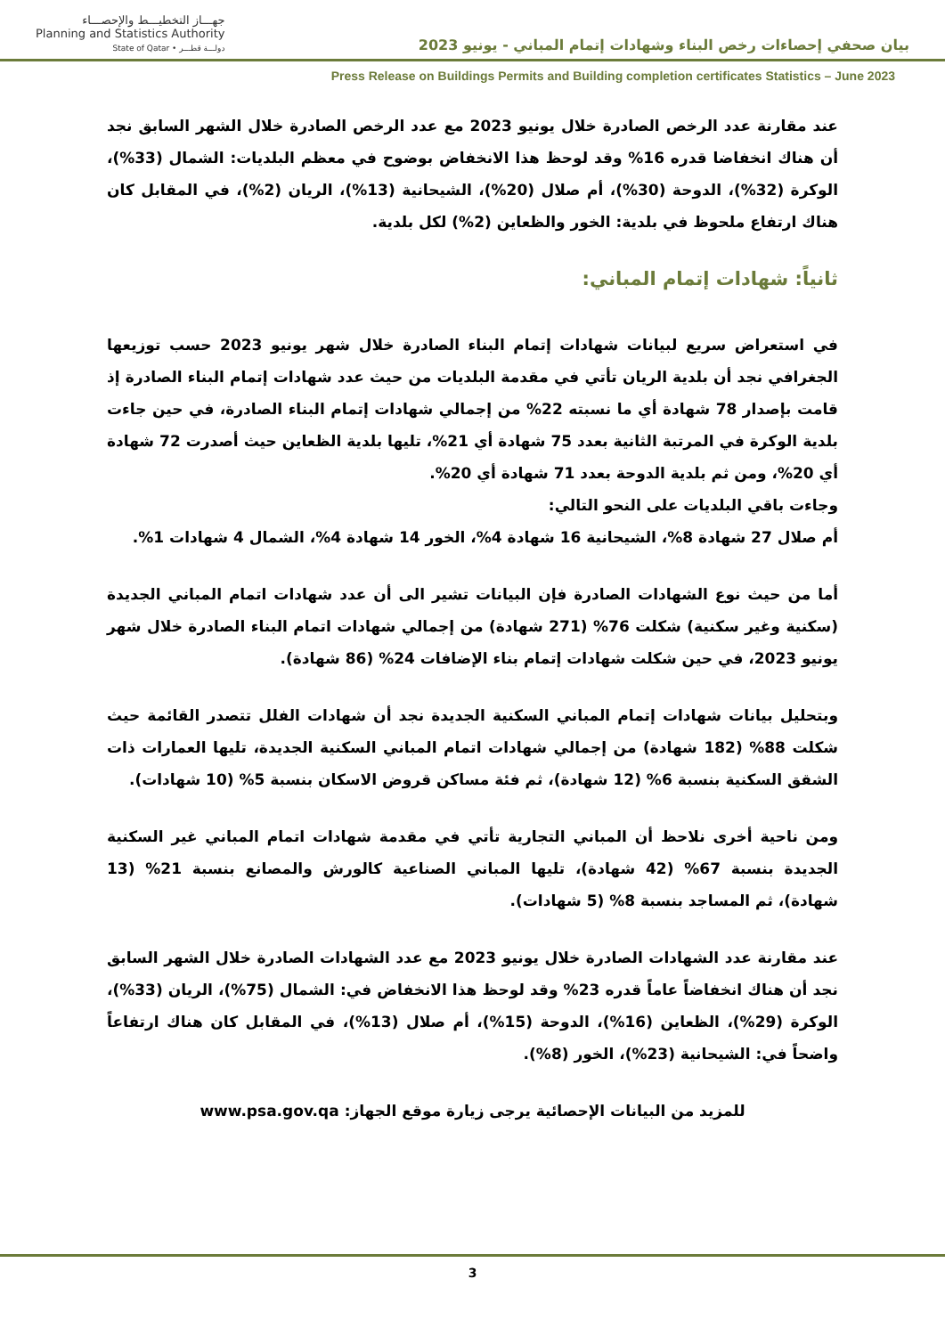بيان صحفي إحصاءات رخص البناء وشهادات إتمام المباني - يونيو 2023
جهـــاز التخطيـــط والإحصـــاء
Planning and Statistics Authority
State of Qatar • دولـــة قطـــر
Press Release on Buildings Permits and Building completion certificates Statistics – June 2023
عند مقارنة عدد الرخص الصادرة خلال يونيو 2023 مع عدد الرخص الصادرة خلال الشهر السابق نجد أن هناك انخفاضا قدره 16% وقد لوحظ هذا الانخفاض بوضوح في معظم البلديات: الشمال (33%)، الوكرة (32%)، الدوحة (30%)، أم صلال (20%)، الشيحانية (13%)، الريان (2%)، في المقابل كان هناك ارتفاع ملحوظ في بلدية: الخور والظعاين (2%) لكل بلدية.
ثانياً: شهادات إتمام المباني:
في استعراض سريع لبيانات شهادات إتمام البناء الصادرة خلال شهر يونيو 2023 حسب توزيعها الجغرافي نجد أن بلدية الريان تأتي في مقدمة البلديات من حيث عدد شهادات إتمام البناء الصادرة إذ قامت بإصدار 78 شهادة أي ما نسبته 22% من إجمالي شهادات إتمام البناء الصادرة، في حين جاءت بلدية الوكرة في المرتبة الثانية بعدد 75 شهادة أي 21%، تليها بلدية الظعاين حيث أصدرت 72 شهادة أي 20%، ومن ثم بلدية الدوحة بعدد 71 شهادة أي 20%.
وجاءت باقي البلديات على النحو التالي:
أم صلال 27 شهادة 8%، الشيحانية 16 شهادة 4%، الخور 14 شهادة 4%، الشمال 4 شهادات 1%.
أما من حيث نوع الشهادات الصادرة فإن البيانات تشير الى أن عدد شهادات اتمام المباني الجديدة (سكنية وغير سكنية) شكلت 76% (271 شهادة) من إجمالي شهادات اتمام البناء الصادرة خلال شهر يونيو 2023، في حين شكلت شهادات إتمام بناء الإضافات 24% (86 شهادة).
وبتحليل بيانات شهادات إتمام المباني السكنية الجديدة نجد أن شهادات الفلل تتصدر القائمة حيث شكلت 88% (182 شهادة) من إجمالي شهادات اتمام المباني السكنية الجديدة، تليها العمارات ذات الشقق السكنية بنسبة 6% (12 شهادة)، ثم فئة مساكن قروض الاسكان بنسبة 5% (10 شهادات).
ومن ناحية أخرى نلاحظ أن المباني التجارية تأتي في مقدمة شهادات اتمام المباني غير السكنية الجديدة بنسبة 67% (42 شهادة)، تليها المباني الصناعية كالورش والمصانع بنسبة 21% (13 شهادة)، ثم المساجد بنسبة 8% (5 شهادات).
عند مقارنة عدد الشهادات الصادرة خلال يونيو 2023 مع عدد الشهادات الصادرة خلال الشهر السابق نجد أن هناك انخفاضاً عاماً قدره 23% وقد لوحظ هذا الانخفاض في: الشمال (75%)، الريان (33%)، الوكرة (29%)، الظعاين (16%)، الدوحة (15%)، أم صلال (13%)، في المقابل كان هناك ارتفاعاً واضحاً في: الشيحانية (23%)، الخور (8%).
للمزيد من البيانات الإحصائية يرجى زيارة موقع الجهاز: www.psa.gov.qa
3